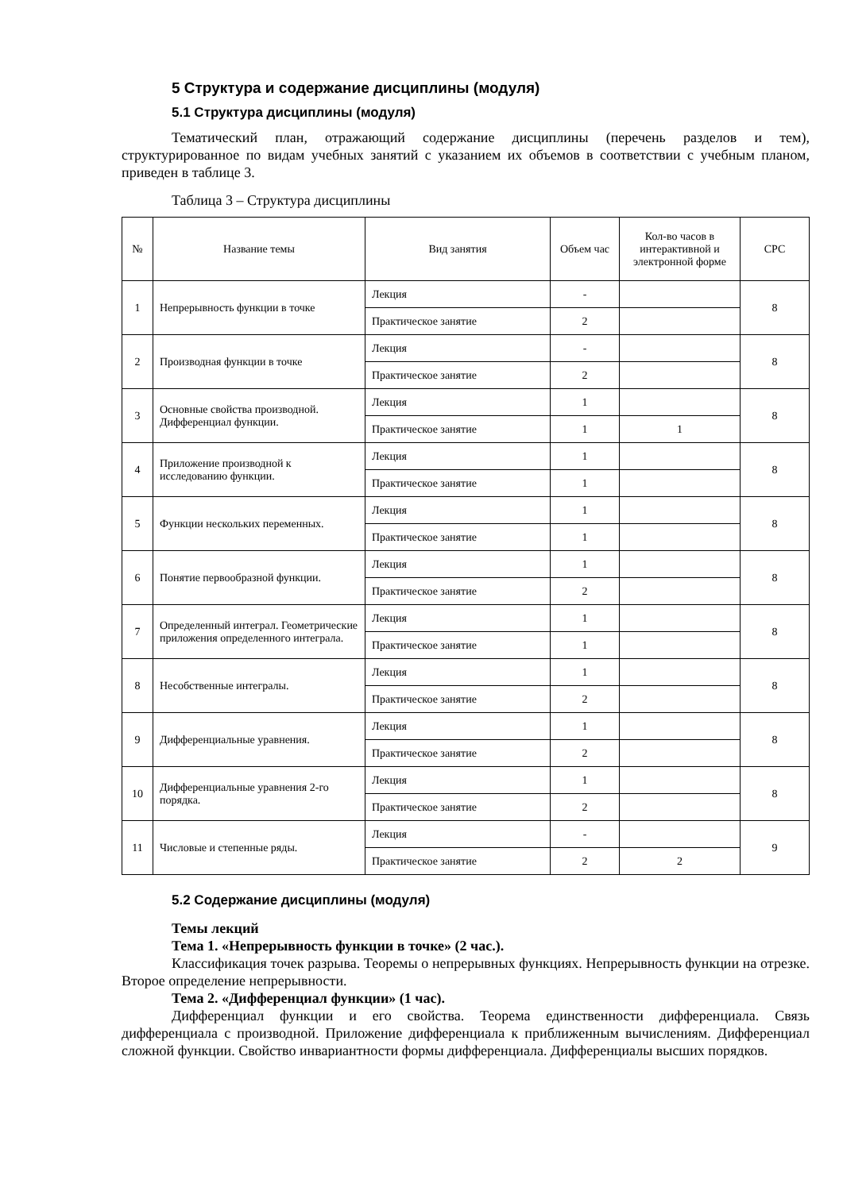5 Структура и содержание дисциплины (модуля)
5.1 Структура дисциплины (модуля)
Тематический план, отражающий содержание дисциплины (перечень разделов и тем), структурированное по видам учебных занятий с указанием их объемов в соответствии с учебным планом, приведен в таблице 3.
Таблица 3 – Структура дисциплины
| № | Название темы | Вид занятия | Объем час | Кол-во часов в интерактивной и электронной форме | СРС |
| --- | --- | --- | --- | --- | --- |
| 1 | Непрерывность функции в точке | Лекция | - | | 8 |
| | | Практическое занятие | 2 | | |
| 2 | Производная функции в точке | Лекция | - | | 8 |
| | | Практическое занятие | 2 | | |
| 3 | Основные свойства производной. Дифференциал функции. | Лекция | 1 | | 8 |
| | | Практическое занятие | 1 | 1 | |
| 4 | Приложение производной к исследованию функции. | Лекция | 1 | | 8 |
| | | Практическое занятие | 1 | | |
| 5 | Функции нескольких переменных. | Лекция | 1 | | 8 |
| | | Практическое занятие | 1 | | |
| 6 | Понятие первообразной функции. | Лекция | 1 | | 8 |
| | | Практическое занятие | 2 | | |
| 7 | Определенный интеграл. Геометрические приложения определенного интеграла. | Лекция | 1 | | 8 |
| | | Практическое занятие | 1 | | |
| 8 | Несобственные интегралы. | Лекция | 1 | | 8 |
| | | Практическое занятие | 2 | | |
| 9 | Дифференциальные уравнения. | Лекция | 1 | | 8 |
| | | Практическое занятие | 2 | | |
| 10 | Дифференциальные уравнения 2-го порядка. | Лекция | 1 | | 8 |
| | | Практическое занятие | 2 | | |
| 11 | Числовые и степенные ряды. | Лекция | - | | 9 |
| | | Практическое занятие | 2 | 2 | |
5.2 Содержание дисциплины (модуля)
Темы лекций
Тема 1. «Непрерывность функции в точке» (2 час.).
Классификация точек разрыва. Теоремы о непрерывных функциях. Непрерывность функции на отрезке. Второе определение непрерывности.
Тема 2. «Дифференциал функции» (1 час).
Дифференциал функции и его свойства. Теорема единственности дифференциала. Связь дифференциала с производной. Приложение дифференциала к приближенным вычислениям. Дифференциал сложной функции. Свойство инвариантности формы дифференциала. Дифференциалы высших порядков.